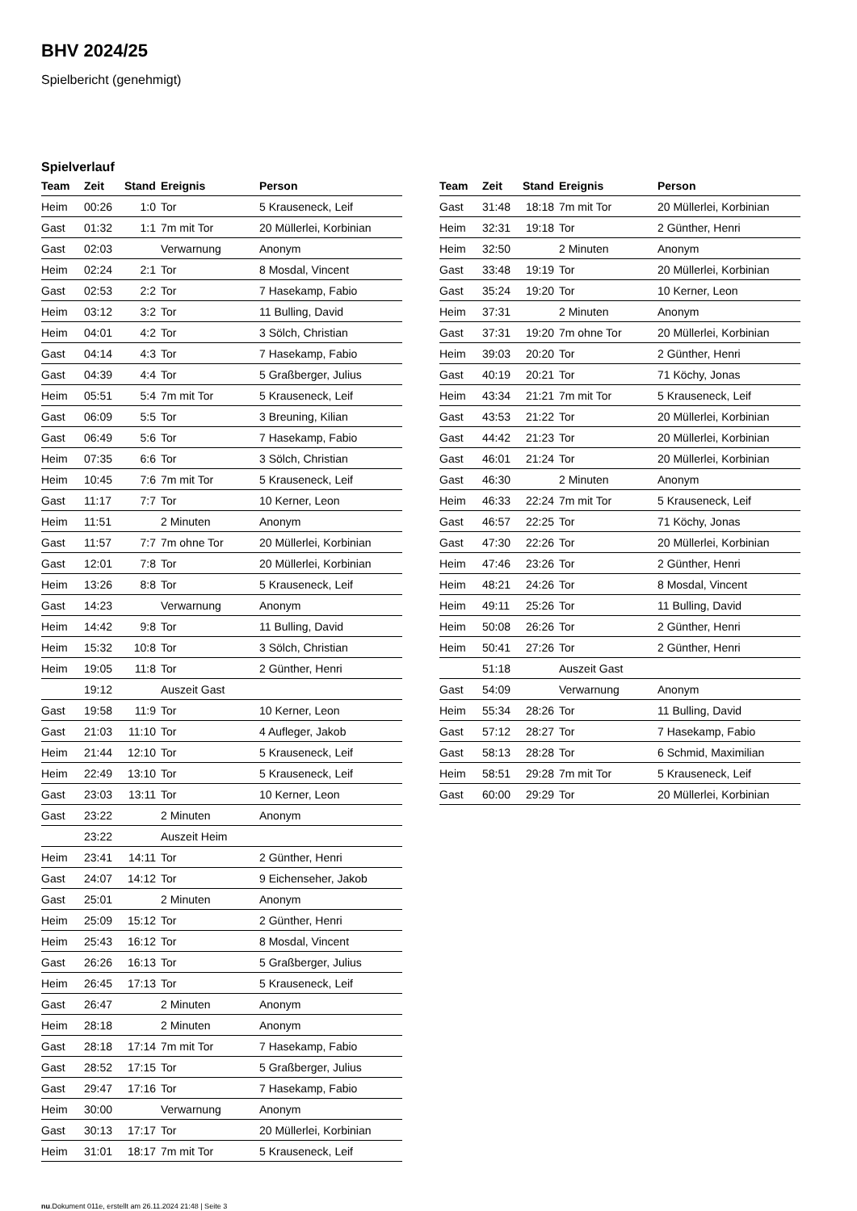BHV 2024/25
Spielbericht (genehmigt)
Spielverlauf
| Team | Zeit | Stand | Ereignis | Person |
| --- | --- | --- | --- | --- |
| Heim | 00:26 | 1:0 | Tor | 5 Krauseneck, Leif |
| Gast | 01:32 | 1:1 | 7m mit Tor | 20 Müllerlei, Korbinian |
| Gast | 02:03 | | Verwarnung | Anonym |
| Heim | 02:24 | 2:1 | Tor | 8 Mosdal, Vincent |
| Gast | 02:53 | 2:2 | Tor | 7 Hasekamp, Fabio |
| Heim | 03:12 | 3:2 | Tor | 11 Bulling, David |
| Heim | 04:01 | 4:2 | Tor | 3 Sölch, Christian |
| Gast | 04:14 | 4:3 | Tor | 7 Hasekamp, Fabio |
| Gast | 04:39 | 4:4 | Tor | 5 Graßberger, Julius |
| Heim | 05:51 | 5:4 | 7m mit Tor | 5 Krauseneck, Leif |
| Gast | 06:09 | 5:5 | Tor | 3 Breuning, Kilian |
| Gast | 06:49 | 5:6 | Tor | 7 Hasekamp, Fabio |
| Heim | 07:35 | 6:6 | Tor | 3 Sölch, Christian |
| Heim | 10:45 | 7:6 | 7m mit Tor | 5 Krauseneck, Leif |
| Gast | 11:17 | 7:7 | Tor | 10 Kerner, Leon |
| Heim | 11:51 | | 2 Minuten | Anonym |
| Gast | 11:57 | 7:7 | 7m ohne Tor | 20 Müllerlei, Korbinian |
| Gast | 12:01 | 7:8 | Tor | 20 Müllerlei, Korbinian |
| Heim | 13:26 | 8:8 | Tor | 5 Krauseneck, Leif |
| Gast | 14:23 | | Verwarnung | Anonym |
| Heim | 14:42 | 9:8 | Tor | 11 Bulling, David |
| Heim | 15:32 | 10:8 | Tor | 3 Sölch, Christian |
| Heim | 19:05 | 11:8 | Tor | 2 Günther, Henri |
| | 19:12 | | Auszeit Gast | |
| Gast | 19:58 | 11:9 | Tor | 10 Kerner, Leon |
| Gast | 21:03 | 11:10 | Tor | 4 Aufleger, Jakob |
| Heim | 21:44 | 12:10 | Tor | 5 Krauseneck, Leif |
| Heim | 22:49 | 13:10 | Tor | 5 Krauseneck, Leif |
| Gast | 23:03 | 13:11 | Tor | 10 Kerner, Leon |
| Gast | 23:22 | | 2 Minuten | Anonym |
| | 23:22 | | Auszeit Heim | |
| Heim | 23:41 | 14:11 | Tor | 2 Günther, Henri |
| Gast | 24:07 | 14:12 | Tor | 9 Eichenseher, Jakob |
| Gast | 25:01 | | 2 Minuten | Anonym |
| Heim | 25:09 | 15:12 | Tor | 2 Günther, Henri |
| Heim | 25:43 | 16:12 | Tor | 8 Mosdal, Vincent |
| Gast | 26:26 | 16:13 | Tor | 5 Graßberger, Julius |
| Heim | 26:45 | 17:13 | Tor | 5 Krauseneck, Leif |
| Gast | 26:47 | | 2 Minuten | Anonym |
| Heim | 28:18 | | 2 Minuten | Anonym |
| Gast | 28:18 | 17:14 | 7m mit Tor | 7 Hasekamp, Fabio |
| Gast | 28:52 | 17:15 | Tor | 5 Graßberger, Julius |
| Gast | 29:47 | 17:16 | Tor | 7 Hasekamp, Fabio |
| Heim | 30:00 | | Verwarnung | Anonym |
| Gast | 30:13 | 17:17 | Tor | 20 Müllerlei, Korbinian |
| Heim | 31:01 | 18:17 | 7m mit Tor | 5 Krauseneck, Leif |
| Team | Zeit | Stand | Ereignis | Person |
| --- | --- | --- | --- | --- |
| Gast | 31:48 | 18:18 | 7m mit Tor | 20 Müllerlei, Korbinian |
| Heim | 32:31 | 19:18 | Tor | 2 Günther, Henri |
| Heim | 32:50 | | 2 Minuten | Anonym |
| Gast | 33:48 | 19:19 | Tor | 20 Müllerlei, Korbinian |
| Gast | 35:24 | 19:20 | Tor | 10 Kerner, Leon |
| Heim | 37:31 | | 2 Minuten | Anonym |
| Gast | 37:31 | 19:20 | 7m ohne Tor | 20 Müllerlei, Korbinian |
| Heim | 39:03 | 20:20 | Tor | 2 Günther, Henri |
| Gast | 40:19 | 20:21 | Tor | 71 Köchy, Jonas |
| Heim | 43:34 | 21:21 | 7m mit Tor | 5 Krauseneck, Leif |
| Gast | 43:53 | 21:22 | Tor | 20 Müllerlei, Korbinian |
| Gast | 44:42 | 21:23 | Tor | 20 Müllerlei, Korbinian |
| Gast | 46:01 | 21:24 | Tor | 20 Müllerlei, Korbinian |
| Gast | 46:30 | | 2 Minuten | Anonym |
| Heim | 46:33 | 22:24 | 7m mit Tor | 5 Krauseneck, Leif |
| Gast | 46:57 | 22:25 | Tor | 71 Köchy, Jonas |
| Gast | 47:30 | 22:26 | Tor | 20 Müllerlei, Korbinian |
| Heim | 47:46 | 23:26 | Tor | 2 Günther, Henri |
| Heim | 48:21 | 24:26 | Tor | 8 Mosdal, Vincent |
| Heim | 49:11 | 25:26 | Tor | 11 Bulling, David |
| Heim | 50:08 | 26:26 | Tor | 2 Günther, Henri |
| Heim | 50:41 | 27:26 | Tor | 2 Günther, Henri |
| | 51:18 | | Auszeit Gast | |
| Gast | 54:09 | | Verwarnung | Anonym |
| Heim | 55:34 | 28:26 | Tor | 11 Bulling, David |
| Gast | 57:12 | 28:27 | Tor | 7 Hasekamp, Fabio |
| Gast | 58:13 | 28:28 | Tor | 6 Schmid, Maximilian |
| Heim | 58:51 | 29:28 | 7m mit Tor | 5 Krauseneck, Leif |
| Gast | 60:00 | 29:29 | Tor | 20 Müllerlei, Korbinian |
nu.Dokument 011e, erstellt am 26.11.2024 21:48 | Seite 3